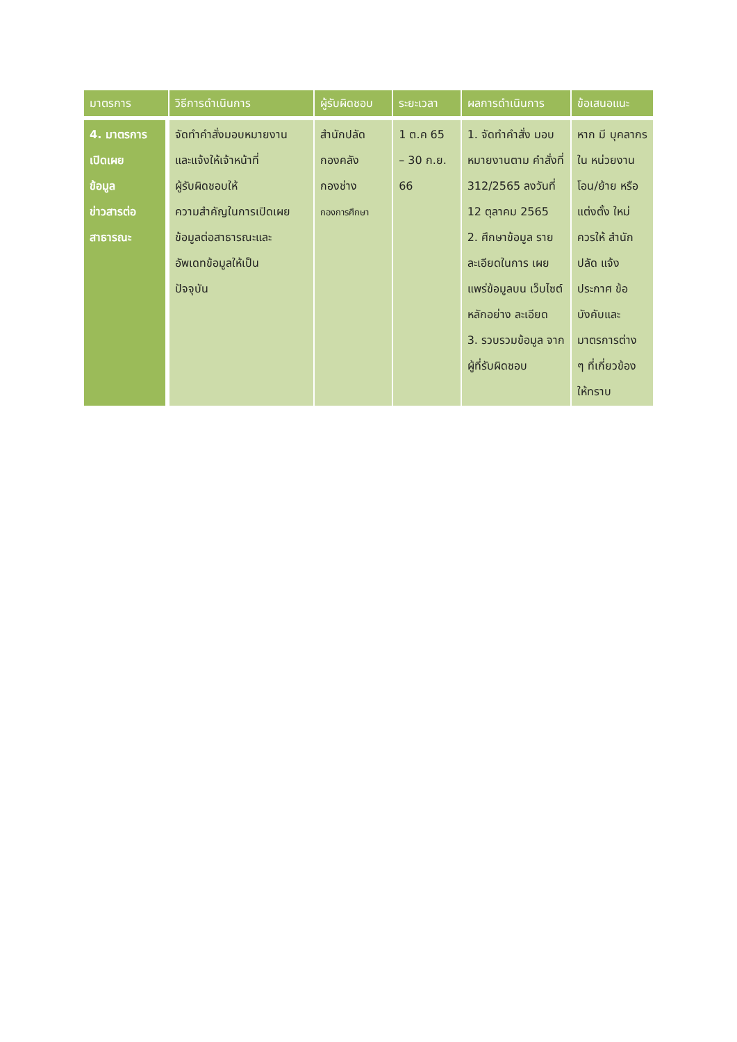| มาตรการ | วิธีการดำเนินการ | ผู้รับผิดชอบ | ระยะเวลา | ผลการดำเนินการ | ข้อเสนอแนะ |
| --- | --- | --- | --- | --- | --- |
| 4. มาตรการ เปิดเผย ข้อมูล ข่าวสารต่อ สาธารณะ | จัดทำคำสั่งมอบหมายงาน และแจ้งให้เจ้าหน้าที่ ผู้รับผิดชอบให้ ความสำคัญในการเปิดเผย ข้อมูลต่อสาธารณะและ อัพเดทข้อมูลให้เป็น ปัจจุบัน | สำนักปลัด กองคลัง กองช่าง กองการศึกษา | 1 ต.ค 65 – 30 ก.ย. 66 | 1. จัดทำคำสั่ง มอบหมายงานตาม คำสั่งที่ 312/2565 ลงวันที่ 12 ตุลาคม 2565 2. ศึกษาข้อมูล รายละเอียดในการ เผยแพร่ข้อมูลบน เว็บไซต์หลักอย่าง ละเอียด 3. รวบรวมข้อมูล จากผู้ที่รับผิดชอบ | หาก มี บุคลากรใน หน่วยงาน โอน/ย้าย หรือแต่งตั้ง ใหม่ ควรให้ สำนักปลัด แจ้งประกาศ ข้อบังคับและ มาตรการต่าง ๆ ที่เกี่ยวข้อง ให้ทราบ |